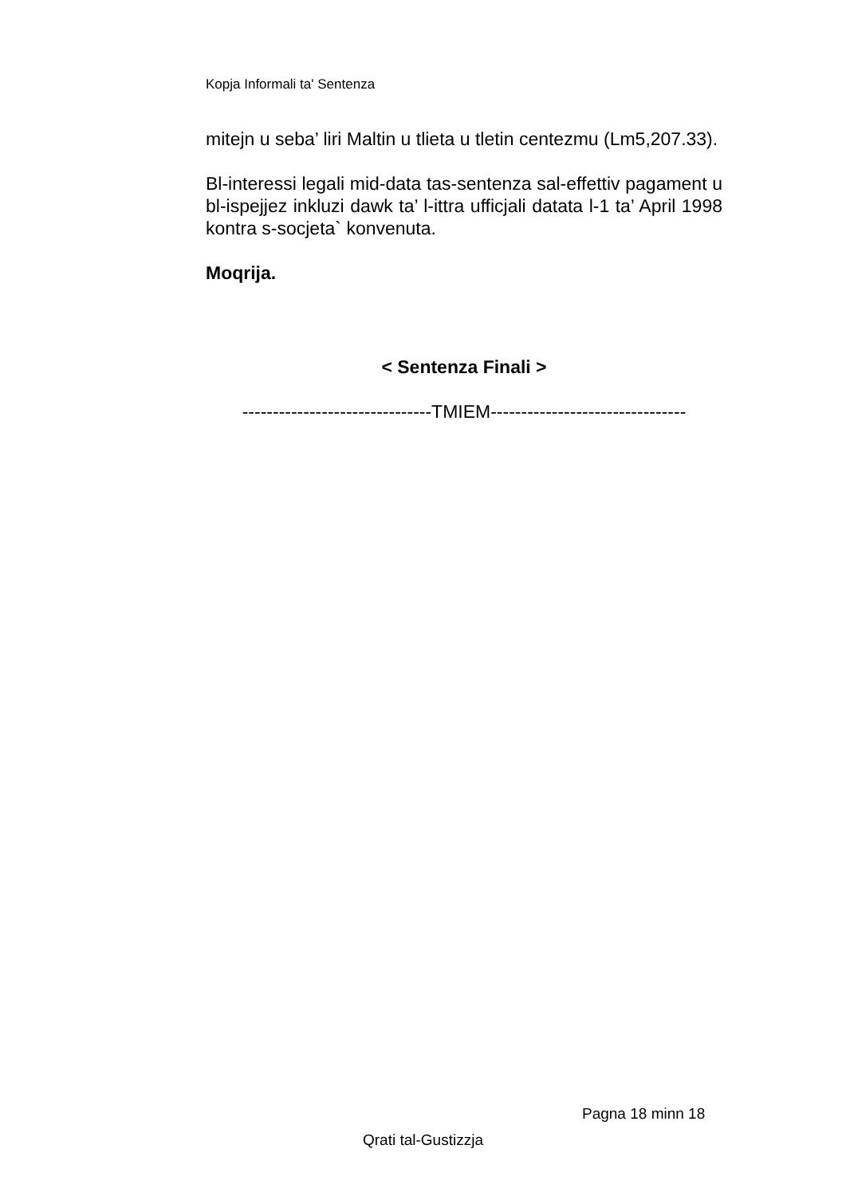Kopja Informali ta' Sentenza
mitejn u seba’ liri Maltin u tlieta u tletin centezmu (Lm5,207.33).
Bl-interessi legali mid-data tas-sentenza sal-effettiv pagament u bl-ispejjez inkluzi dawk ta’ l-ittra ufficjali datata l-1 ta’ April 1998 kontra s-socjeta` konvenuta.
Moqrija.
< Sentenza Finali >
-------------------------------TMIEM--------------------------------
Pagna 18 minn 18
Qrati tal-Gustizzja